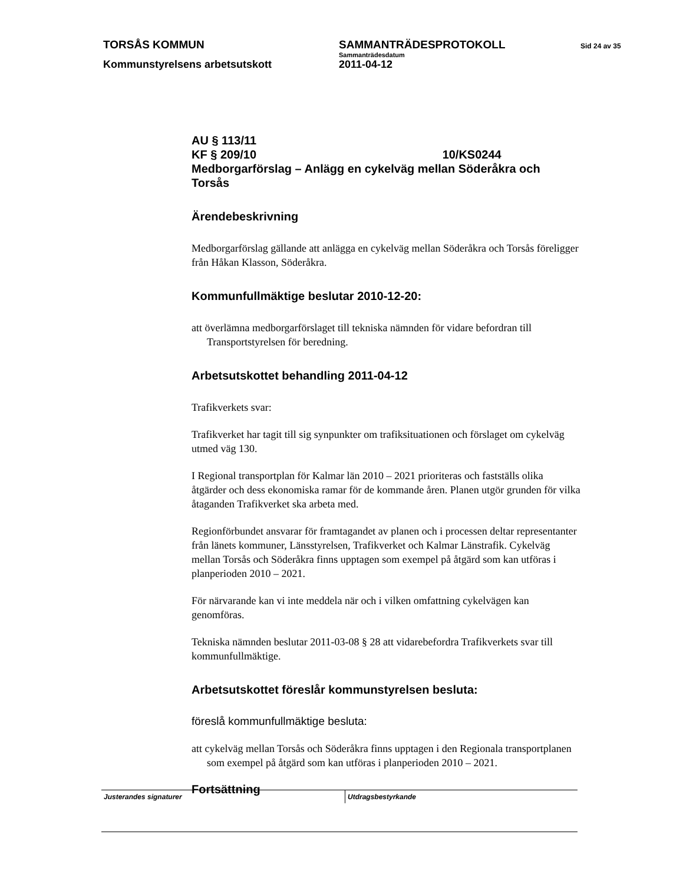TORSÅS KOMMUN SAMMANTRÄDESPROTOKOLL
Sid 24 av 35
Sammanträdesdatum
Kommunstyrelsens arbetsutskott 2011-04-12
AU § 113/11
KF § 209/10 10/KS0244
Medborgarförslag – Anlägg en cykelväg mellan Söderåkra och Torsås
Ärendebeskrivning
Medborgarförslag gällande att anlägga en cykelväg mellan Söderåkra och Torsås föreligger från Håkan Klasson, Söderåkra.
Kommunfullmäktige beslutar 2010-12-20:
att överlämna medborgarförslaget till tekniska nämnden för vidare befordran till Transportstyrelsen för beredning.
Arbetsutskottet behandling 2011-04-12
Trafikverkets svar:
Trafikverket har tagit till sig synpunkter om trafiksituationen och förslaget om cykelväg utmed väg 130.
I Regional transportplan för Kalmar län 2010 – 2021 prioriteras och fastställs olika åtgärder och dess ekonomiska ramar för de kommande åren. Planen utgör grunden för vilka åtaganden Trafikverket ska arbeta med.
Regionförbundet ansvarar för framtagandet av planen och i processen deltar representanter från länets kommuner, Länsstyrelsen, Trafikverket och Kalmar Länstrafik. Cykelväg mellan Torsås och Söderåkra finns upptagen som exempel på åtgärd som kan utföras i planperioden 2010 – 2021.
För närvarande kan vi inte meddela när och i vilken omfattning cykelvägen kan genomföras.
Tekniska nämnden beslutar 2011-03-08 § 28 att vidarebefordra Trafikverkets svar till kommunfullmäktige.
Arbetsutskottet föreslår kommunstyrelsen besluta:
föreslå kommunfullmäktige besluta:
att cykelväg mellan Torsås och Söderåkra finns upptagen i den Regionala transportplanen som exempel på åtgärd som kan utföras i planperioden 2010 – 2021.
Fortsättning
Justerandes signaturer Utdragsbestyrkande